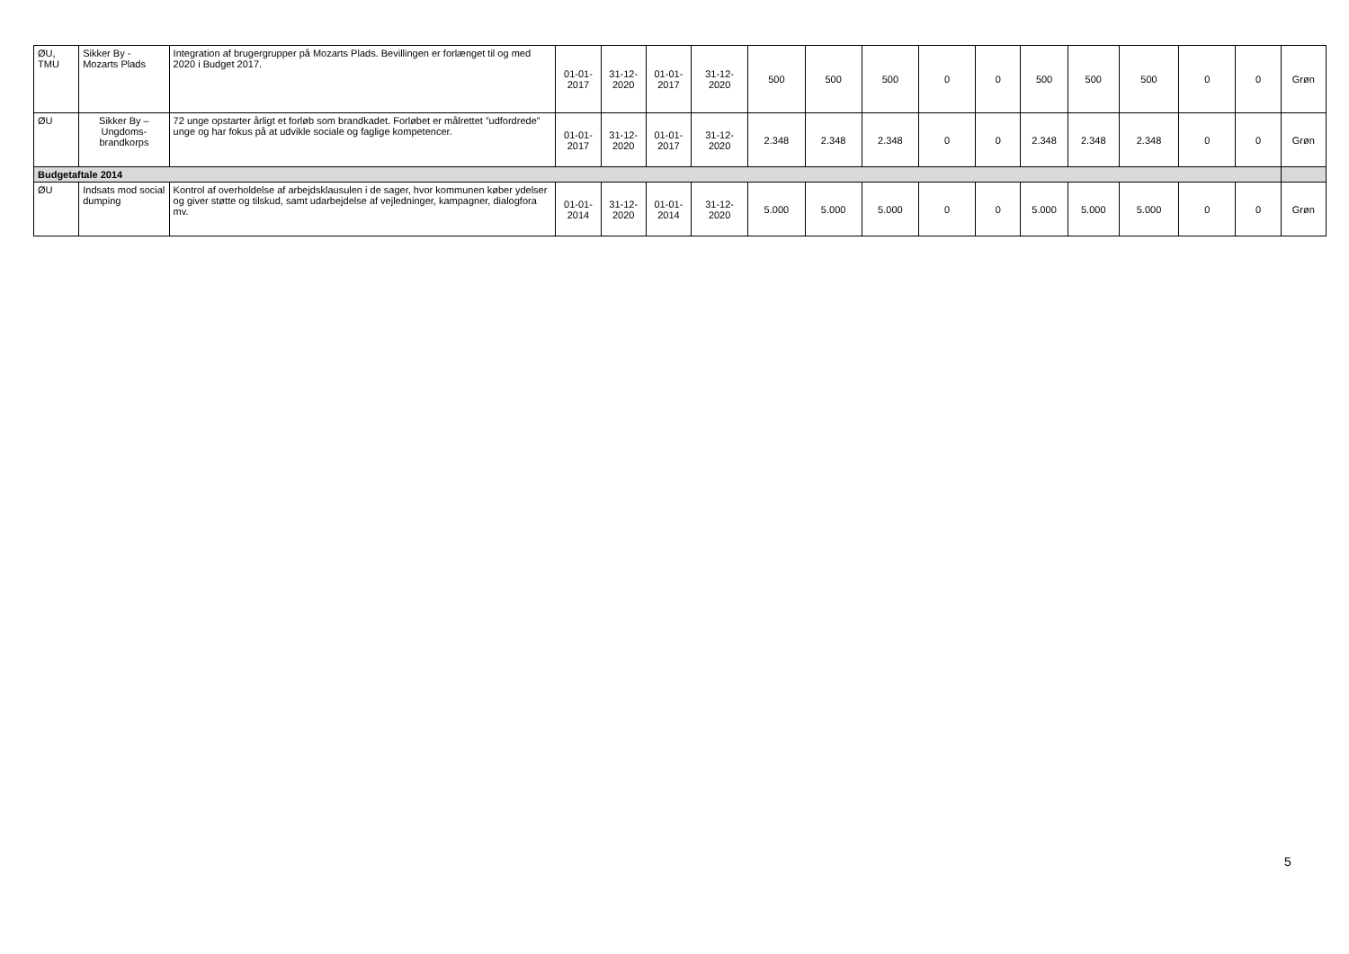| ØU, TMU | Sikker By - Mozarts Plads | Integration af brugergrupper på Mozarts Plads. Bevillingen er forlænget til og med 2020 i Budget 2017. | 01-01-2017 | 31-12-2020 | 01-01-2017 | 31-12-2020 | 500 | 500 | 500 | 0 | 0 | 500 | 500 | 500 | 0 | 0 | Grøn |
| ØU | Sikker By – Ungdoms-brandkorps | 72 unge opstarter årligt et forløb som brandkadet. Forløbet er målrettet ”udfordrede” unge og har fokus på at udvikle sociale og faglige kompetencer. | 01-01-2017 | 31-12-2020 | 01-01-2017 | 31-12-2020 | 2.348 | 2.348 | 2.348 | 0 | 0 | 2.348 | 2.348 | 2.348 | 0 | 0 | Grøn |
| Budgetaftale 2014 | | | | | | | | | | | | | | | | | |
| ØU | Indsats mod social dumping | Kontrol af overholdelse af arbejdsklausulen i de sager, hvor kommunen køber ydelser og giver støtte og tilskud, samt udarbejdelse af vejledninger, kampagner, dialogfora mv. | 01-01-2014 | 31-12-2020 | 01-01-2014 | 31-12-2020 | 5.000 | 5.000 | 5.000 | 0 | 0 | 5.000 | 5.000 | 5.000 | 0 | 0 | Grøn |
5